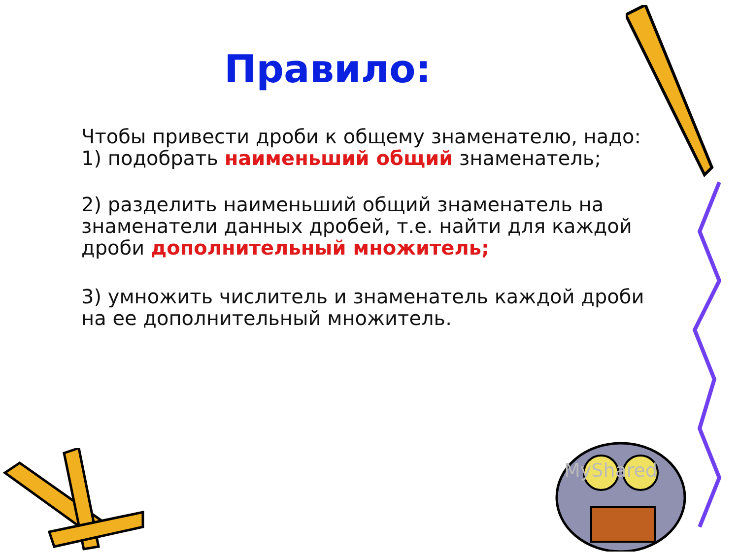Правило:
Чтобы привести дроби к общему знаменателю, надо:
1) подобрать наименьший общий знаменатель;
2) разделить наименьший общий знаменатель на знаменатели данных дробей, т.е. найти для каждой дроби дополнительный множитель;
3) умножить числитель и знаменатель каждой дроби на ее дополнительный множитель.
MyShared